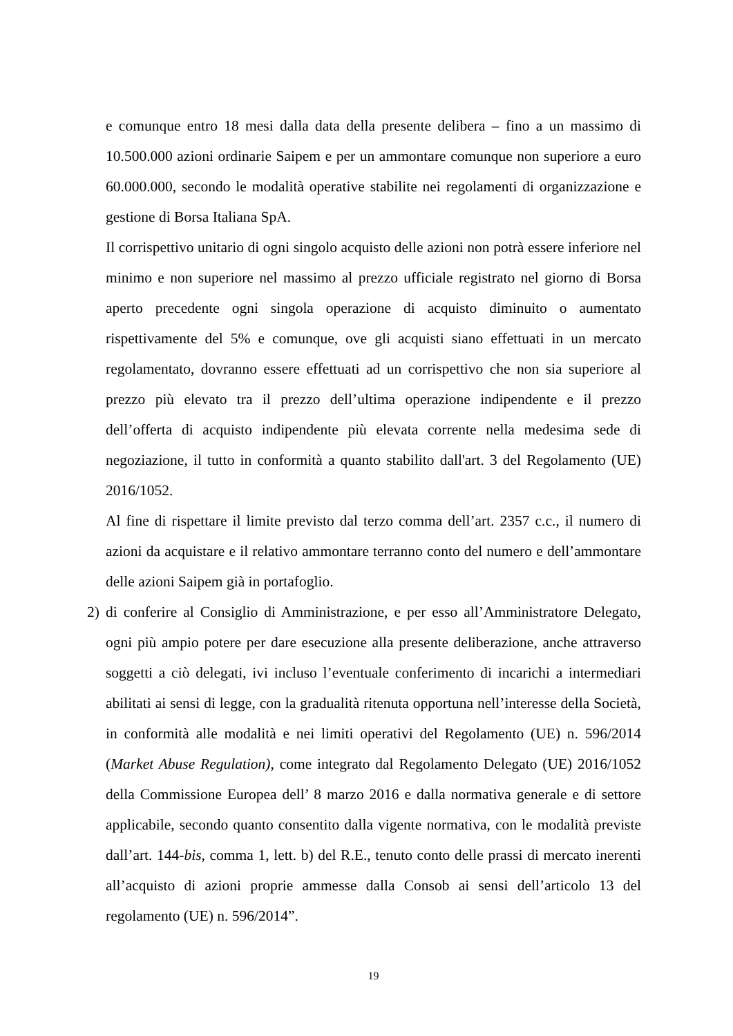e comunque entro 18 mesi dalla data della presente delibera – fino a un massimo di 10.500.000 azioni ordinarie Saipem e per un ammontare comunque non superiore a euro 60.000.000, secondo le modalità operative stabilite nei regolamenti di organizzazione e gestione di Borsa Italiana SpA.
Il corrispettivo unitario di ogni singolo acquisto delle azioni non potrà essere inferiore nel minimo e non superiore nel massimo al prezzo ufficiale registrato nel giorno di Borsa aperto precedente ogni singola operazione di acquisto diminuito o aumentato rispettivamente del 5% e comunque, ove gli acquisti siano effettuati in un mercato regolamentato, dovranno essere effettuati ad un corrispettivo che non sia superiore al prezzo più elevato tra il prezzo dell’ultima operazione indipendente e il prezzo dell’offerta di acquisto indipendente più elevata corrente nella medesima sede di negoziazione, il tutto in conformità a quanto stabilito dall'art. 3 del Regolamento (UE) 2016/1052.
Al fine di rispettare il limite previsto dal terzo comma dell’art. 2357 c.c., il numero di azioni da acquistare e il relativo ammontare terranno conto del numero e dell’ammontare delle azioni Saipem già in portafoglio.
2) di conferire al Consiglio di Amministrazione, e per esso all’Amministratore Delegato, ogni più ampio potere per dare esecuzione alla presente deliberazione, anche attraverso soggetti a ciò delegati, ivi incluso l’eventuale conferimento di incarichi a intermediari abilitati ai sensi di legge, con la gradualità ritenuta opportuna nell’interesse della Società, in conformità alle modalità e nei limiti operativi del Regolamento (UE) n. 596/2014 (Market Abuse Regulation), come integrato dal Regolamento Delegato (UE) 2016/1052 della Commissione Europea dell’ 8 marzo 2016 e dalla normativa generale e di settore applicabile, secondo quanto consentito dalla vigente normativa, con le modalità previste dall’art. 144-bis, comma 1, lett. b) del R.E., tenuto conto delle prassi di mercato inerenti all’acquisto di azioni proprie ammesse dalla Consob ai sensi dell’articolo 13 del regolamento (UE) n. 596/2014”.
19